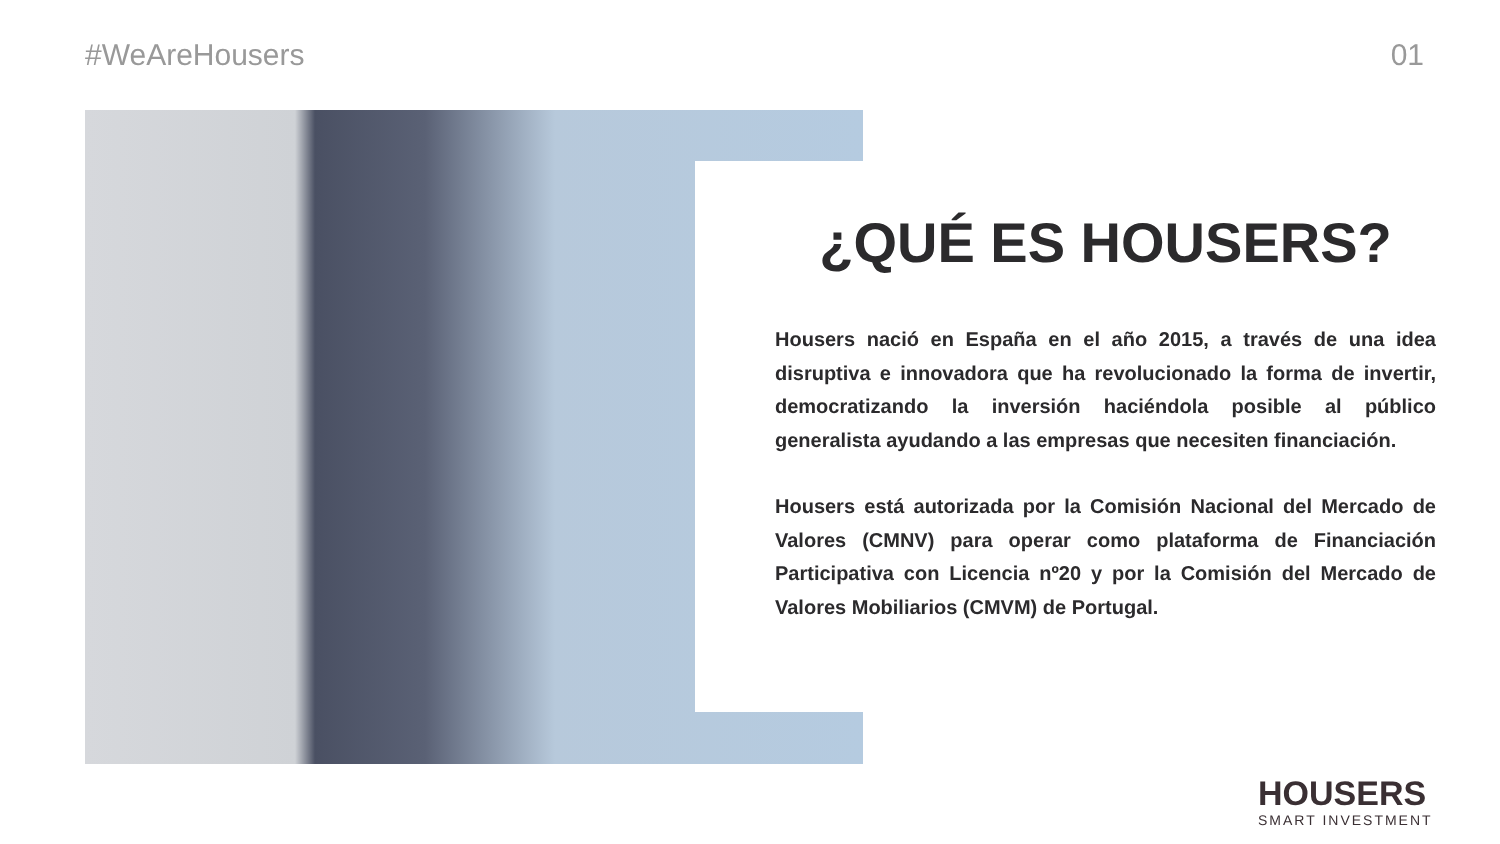#WeAreHousers 01
¿QUÉ ES HOUSERS?
Housers nació en España en el año 2015, a través de una idea disruptiva e innovadora que ha revolucionado la forma de invertir, democratizando la inversión haciéndola posible al público generalista ayudando a las empresas que necesiten financiación.
Housers está autorizada por la Comisión Nacional del Mercado de Valores (CMNV) para operar como plataforma de Financiación Participativa con Licencia nº20 y por la Comisión del Mercado de Valores Mobiliarios (CMVM) de Portugal.
HOUSERS
SMART INVESTMENT